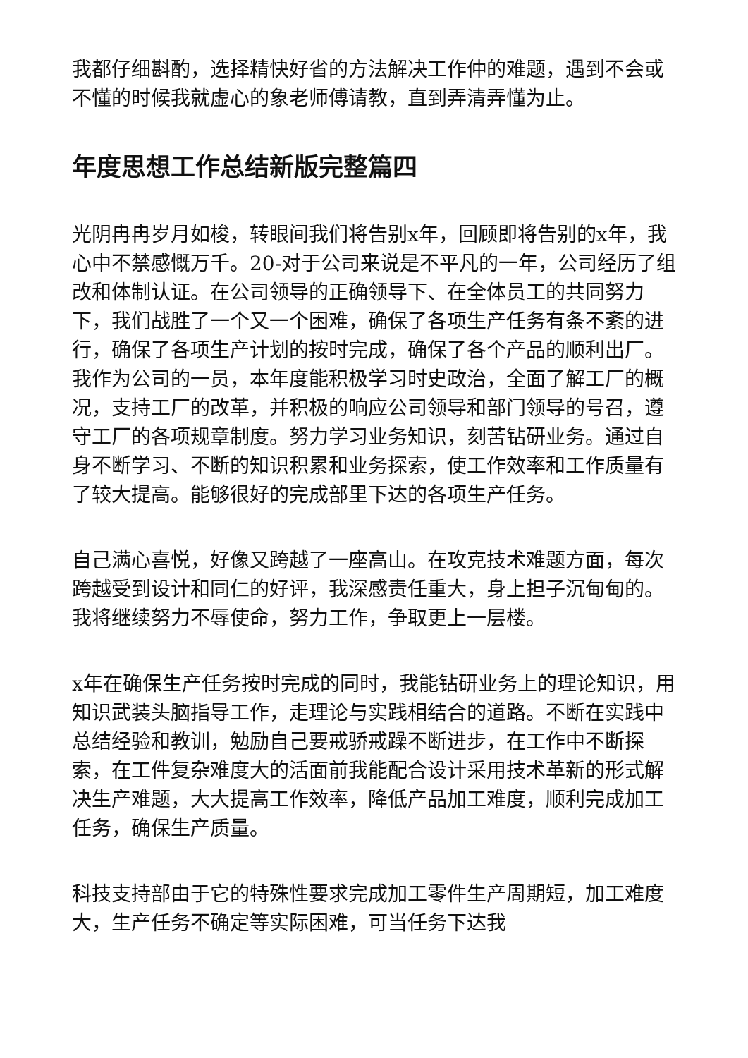我都仔细斟酌，选择精快好省的方法解决工作仲的难题，遇到不会或不懂的时候我就虚心的象老师傅请教，直到弄清弄懂为止。
年度思想工作总结新版完整篇四
光阴冉冉岁月如梭，转眼间我们将告别x年，回顾即将告别的x年，我心中不禁感慨万千。20-对于公司来说是不平凡的一年，公司经历了组改和体制认证。在公司领导的正确领导下、在全体员工的共同努力下，我们战胜了一个又一个困难，确保了各项生产任务有条不紊的进行，确保了各项生产计划的按时完成，确保了各个产品的顺利出厂。我作为公司的一员，本年度能积极学习时史政治，全面了解工厂的概况，支持工厂的改革，并积极的响应公司领导和部门领导的号召，遵守工厂的各项规章制度。努力学习业务知识，刻苦钻研业务。通过自身不断学习、不断的知识积累和业务探索，使工作效率和工作质量有了较大提高。能够很好的完成部里下达的各项生产任务。
自己满心喜悦，好像又跨越了一座高山。在攻克技术难题方面，每次跨越受到设计和同仁的好评，我深感责任重大，身上担子沉甸甸的。我将继续努力不辱使命，努力工作，争取更上一层楼。
x年在确保生产任务按时完成的同时，我能钻研业务上的理论知识，用知识武装头脑指导工作，走理论与实践相结合的道路。不断在实践中总结经验和教训，勉励自己要戒骄戒躁不断进步，在工作中不断探索，在工件复杂难度大的活面前我能配合设计采用技术革新的形式解决生产难题，大大提高工作效率，降低产品加工难度，顺利完成加工任务，确保生产质量。
科技支持部由于它的特殊性要求完成加工零件生产周期短，加工难度大，生产任务不确定等实际困难，可当任务下达我